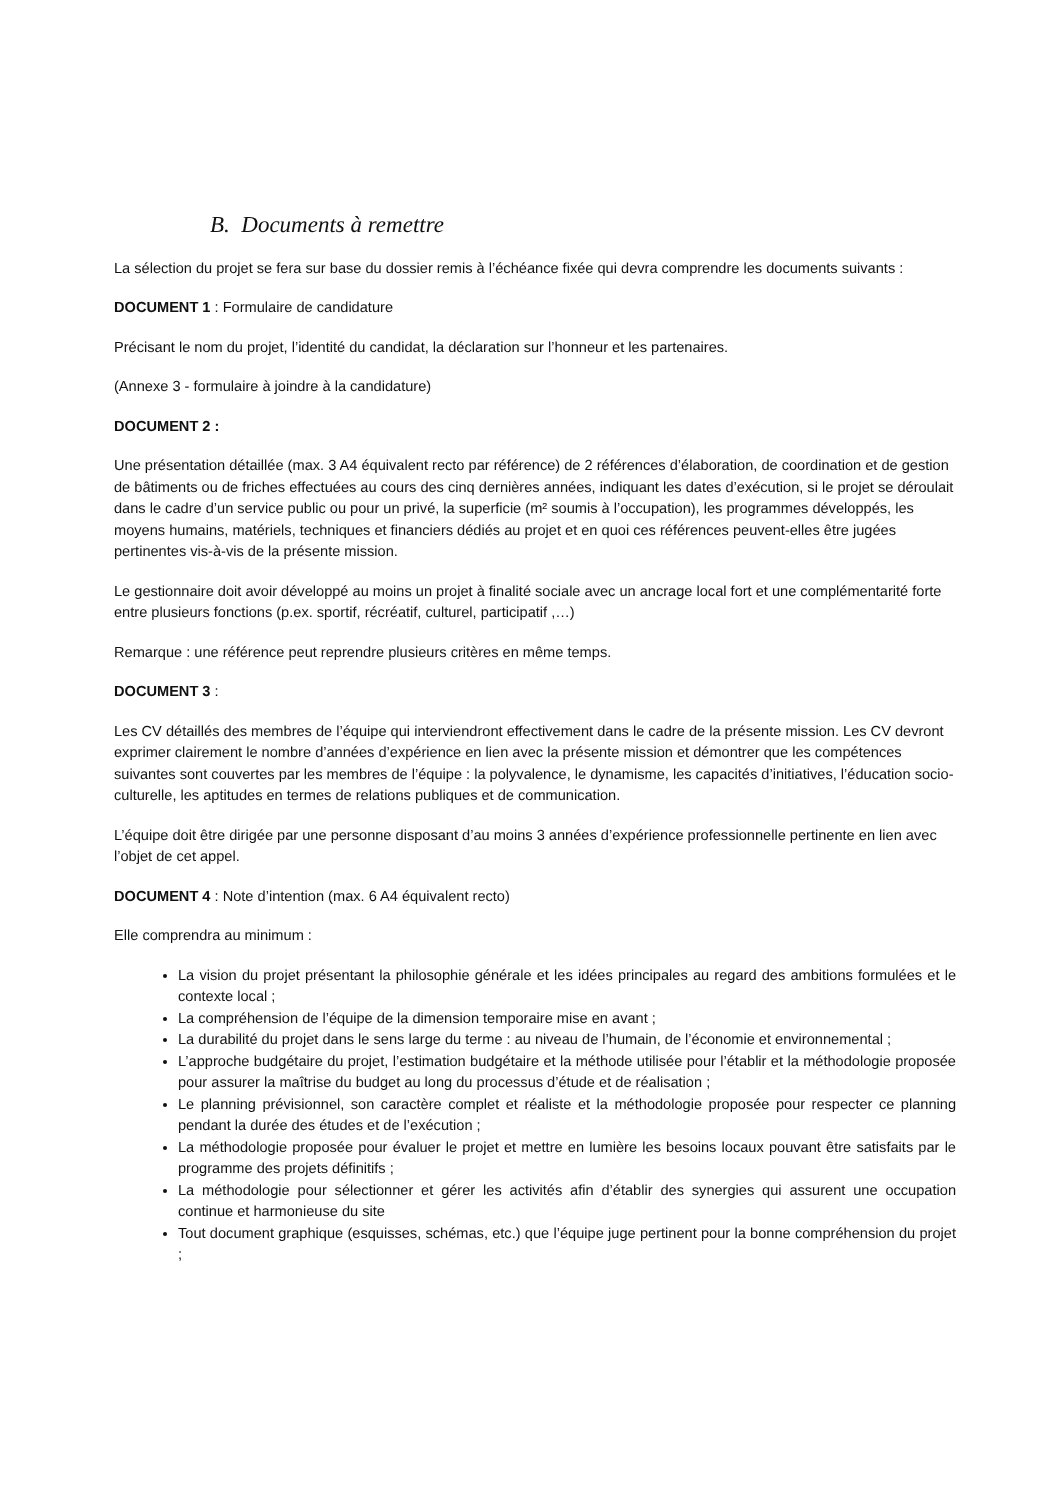B. Documents à remettre
La sélection du projet se fera sur base du dossier remis à l’échéance fixée qui devra comprendre les documents suivants :
DOCUMENT 1 : Formulaire de candidature
Précisant le nom du projet, l’identité du candidat, la déclaration sur l’honneur et les partenaires.
(Annexe 3 - formulaire à joindre à la candidature)
DOCUMENT 2 :
Une présentation détaillée (max. 3 A4 équivalent recto par référence) de 2 références d’élaboration, de coordination et de gestion de bâtiments ou de friches effectuées au cours des cinq dernières années, indiquant les dates d’exécution, si le projet se déroulait dans le cadre d’un service public ou pour un privé, la superficie (m² soumis à l’occupation), les programmes développés, les moyens humains, matériels, techniques et financiers dédiés au projet et en quoi ces références peuvent-elles être jugées pertinentes vis-à-vis de la présente mission.
Le gestionnaire doit avoir développé au moins un projet à finalité sociale avec un ancrage local fort et une complémentarité forte entre plusieurs fonctions (p.ex. sportif, récréatif, culturel, participatif ,…)
Remarque : une référence peut reprendre plusieurs critères en même temps.
DOCUMENT 3 :
Les CV détaillés des membres de l’équipe qui interviendront effectivement dans le cadre de la présente mission. Les CV devront exprimer clairement le nombre d’années d’expérience en lien avec la présente mission et démontrer que les compétences suivantes sont couvertes par les membres de l’équipe : la polyvalence, le dynamisme, les capacités d’initiatives, l’éducation socio-culturelle, les aptitudes en termes de relations publiques et de communication.
L’équipe doit être dirigée par une personne disposant d’au moins 3 années d’expérience professionnelle pertinente en lien avec l’objet de cet appel.
DOCUMENT 4 : Note d’intention (max. 6 A4 équivalent recto)
Elle comprendra au minimum :
La vision du projet présentant la philosophie générale et les idées principales au regard des ambitions formulées et le contexte local ;
La compréhension de l’équipe de la dimension temporaire mise en avant ;
La durabilité du projet dans le sens large du terme : au niveau de l’humain, de l’économie et environnemental ;
L’approche budgétaire du projet, l’estimation budgétaire et la méthode utilisée pour l’établir et la méthodologie proposée pour assurer la maîtrise du budget au long du processus d’étude et de réalisation ;
Le planning prévisionnel, son caractère complet et réaliste et la méthodologie proposée pour respecter ce planning pendant la durée des études et de l’exécution ;
La méthodologie proposée pour évaluer le projet et mettre en lumière les besoins locaux pouvant être satisfaits par le programme des projets définitifs ;
La méthodologie pour sélectionner et gérer les activités afin d’établir des synergies qui assurent une occupation continue et harmonieuse du site
Tout document graphique (esquisses, schémas, etc.) que l’équipe juge pertinent pour la bonne compréhension du projet ;